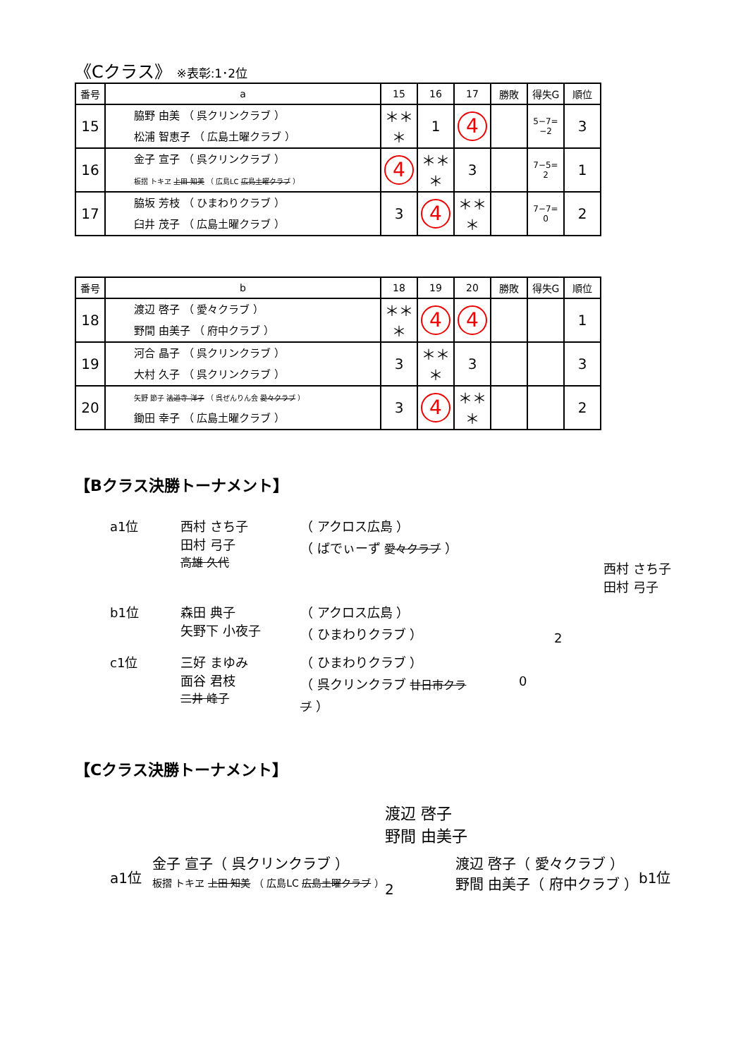《Cクラス》 ※表彰:1･2位
| 番号 | a | 15 | 16 | 17 | 勝敗 | 得失G | 順位 |
| --- | --- | --- | --- | --- | --- | --- | --- |
| 15 | 脇野 由美 （ 呉クリンクラブ ） 松浦 智恵子 （ 広島土曜クラブ ） | ＊＊＊ | 1 | 4 | | 5−7= −2 | 3 |
| 16 | 金子 宣子 （ 呉クリンクラブ ） 板摺 トキヱ 上田 知美 （ 広島LC 広島土曜クラブ ） | 4 | ＊＊＊ | 3 | | 7−5= 2 | 1 |
| 17 | 脇坂 芳枝 （ ひまわりクラブ ） 臼井 茂子 （ 広島土曜クラブ ） | 3 | 4 | ＊＊＊ | | 7−7= 0 | 2 |
| 番号 | b | 18 | 19 | 20 | 勝敗 | 得失G | 順位 |
| --- | --- | --- | --- | --- | --- | --- | --- |
| 18 | 渡辺 啓子 （ 愛々クラブ ） 野間 由美子 （ 府中クラブ ） | ＊＊＊ | 4 | 4 | | | 1 |
| 19 | 河合 晶子 （ 呉クリンクラブ ） 大村 久子 （ 呉クリンクラブ ） | 3 | ＊＊＊ | 3 | | | 3 |
| 20 | 矢野 節子 法道寺 洋子 （ 呉ぜんりん会 愛々クラブ ） 鋤田 幸子 （ 広島土曜クラブ ） | 3 | 4 | ＊＊＊ | | | 2 |
【Bクラス決勝トーナメント】
a1位 西村 さち子
田村 弓子
高雄 久代
（ アクロス広島 ）
（ ばでぃーず 愛々クラブ ）
西村 さち子
田村 弓子
b1位 森田 典子
矢野下 小夜子
（ アクロス広島 ）
（ ひまわりクラブ ）
2
c1位 三好 まゆみ
面谷 君枝
二井 峰子
（ ひまわりクラブ ）
（ 呉クリンクラブ 廿日市クラブ ）
0
【Cクラス決勝トーナメント】
渡辺 啓子
野間 由美子
a1位
金子 宣子（ 呉クリンクラブ ）
板摺 トキヱ 上田 知美 （ 広島LC 広島土曜クラブ ）
2
渡辺 啓子（ 愛々クラブ ）
野間 由美子（ 府中クラブ ）
b1位